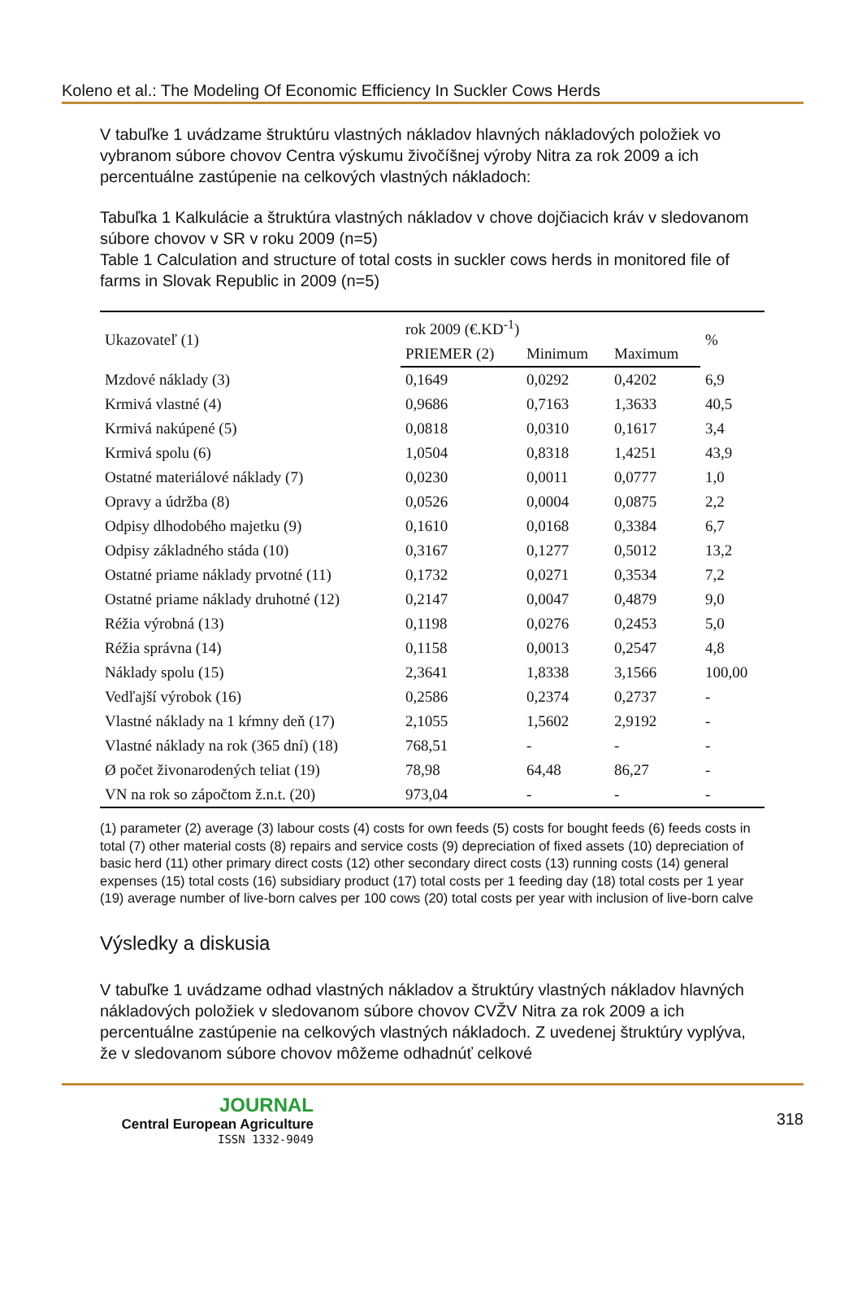Koleno et al.: The Modeling Of Economic Efficiency In Suckler Cows Herds
V tabuľke 1 uvádzame štruktúru vlastných nákladov hlavných nákladových položiek vo vybranom súbore chovov Centra výskumu živočíšnej výroby Nitra za rok 2009 a ich percentuálne zastúpenie na celkových vlastných nákladoch:
Tabuľka 1 Kalkulácie a štruktúra vlastných nákladov v chove dojčiacich kráv v sledovanom súbore chovov v SR v roku 2009 (n=5)
Table 1 Calculation and structure of total costs in suckler cows herds in monitored file of farms in Slovak Republic in 2009 (n=5)
| Ukazovateľ (1) | rok 2009 (€.KD<sup>-1</sup>) | | | % |
| --- | --- | --- | --- | --- |
| | PRIEMER (2) | Minimum | Maximum | |
| Mzdové náklady (3) | 0,1649 | 0,0292 | 0,4202 | 6,9 |
| Krmivá vlastné (4) | 0,9686 | 0,7163 | 1,3633 | 40,5 |
| Krmivá nakúpené (5) | 0,0818 | 0,0310 | 0,1617 | 3,4 |
| Krmivá spolu (6) | 1,0504 | 0,8318 | 1,4251 | 43,9 |
| Ostatné materiálové náklady (7) | 0,0230 | 0,0011 | 0,0777 | 1,0 |
| Opravy a údržba (8) | 0,0526 | 0,0004 | 0,0875 | 2,2 |
| Odpisy dlhodobého majetku (9) | 0,1610 | 0,0168 | 0,3384 | 6,7 |
| Odpisy základného stáda (10) | 0,3167 | 0,1277 | 0,5012 | 13,2 |
| Ostatné priame náklady prvotné (11) | 0,1732 | 0,0271 | 0,3534 | 7,2 |
| Ostatné priame náklady druhotné (12) | 0,2147 | 0,0047 | 0,4879 | 9,0 |
| Réžia výrobná (13) | 0,1198 | 0,0276 | 0,2453 | 5,0 |
| Réžia správna (14) | 0,1158 | 0,0013 | 0,2547 | 4,8 |
| Náklady spolu (15) | 2,3641 | 1,8338 | 3,1566 | 100,00 |
| Vedľajší výrobok (16) | 0,2586 | 0,2374 | 0,2737 | - |
| Vlastné náklady na 1 kŕmny deň (17) | 2,1055 | 1,5602 | 2,9192 | - |
| Vlastné náklady na rok (365 dní) (18) | 768,51 | - | - | - |
| Ø počet živonarodených teliat (19) | 78,98 | 64,48 | 86,27 | - |
| VN na rok so zápočtom ž.n.t. (20) | 973,04 | - | - | - |
(1) parameter (2) average (3) labour costs (4) costs for own feeds (5) costs for bought feeds (6) feeds costs in total (7) other material costs (8) repairs and service costs (9) depreciation of fixed assets (10) depreciation of basic herd (11) other primary direct costs (12) other secondary direct costs (13) running costs (14) general expenses (15) total costs (16) subsidiary product (17) total costs per 1 feeding day (18) total costs per 1 year (19) average number of live-born calves per 100 cows (20) total costs per year with inclusion of live-born calve
Výsledky a diskusia
V tabuľke 1 uvádzame odhad vlastných nákladov a štruktúry vlastných nákladov hlavných nákladových položiek v sledovanom súbore chovov CVŽV Nitra za rok 2009 a ich percentuálne zastúpenie na celkových vlastných nákladoch. Z uvedenej štruktúry vyplýva, že v sledovanom súbore chovov môžeme odhadnúť celkové
JOURNAL
Central European Agriculture
ISSN 1332-9049
318